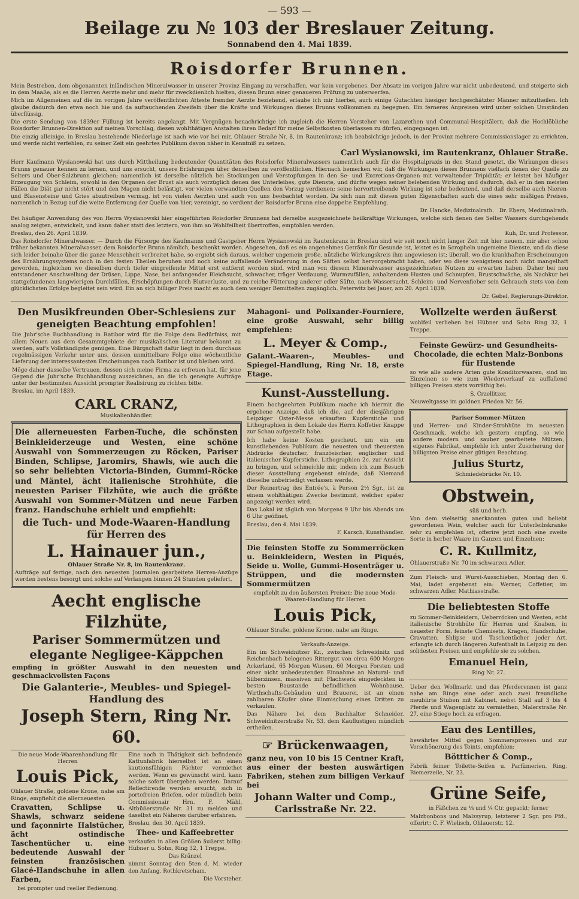— 593 —
Beilage zu № 103 der Breslauer Zeitung.
Sonnabend den 4. Mai 1839.
Roisdorfer Brunnen.
Mein Bestreben, dem obgenannten inländischen Mineralwasser in unserer Provinz Eingang zu verschaffen, war kein vergebenes. Der Absatz im vorigen Jahre war nicht unbedeutend, und steigerte sich in dem Maaße, als es die Herren Aerzte mehr und mehr für zweckdienlich hielten, diesen Brunn einer genaueren Prüfung zu unterwerfen.
Mich im Allgemeinen auf die im vorigen Jahre veröffentlichten Atteste fremder Aerzte beziehend, erlaube ich mir hierbei, auch einige Gutachten hiesiger hochgeschätzter Männer mitzutheilen. Ich glaube dadurch den etwa noch hie und da auftauchenden Zweifeln über die Kräfte und Wirkungen dieses Brunns vollkommen zu begegnen. Ein ferneres Anpreisen wird unter solchen Umständen überflüssig.
Die erste Sendung von 1839er Füllung ist bereits angelangt. Mit Vergnügen benachrichtige ich zugleich die Herren Vorsteher von Lazarethen und Communal-Hospitälern, daß die Hochlöbliche Roisdorfer Brunnen-Direktion auf meinen Vorschlag, diesen wohlthätigen Anstalten ihren Bedarf für meine Selbstkosten überlassen zu dürfen, eingegangen ist.
Die einzig alleinige, in Breslau bestehende Niederlage ist nach wie vor bei mir, Ohlauer Straße Nr. 8, im Rautenkranz; ich beabsichtige jedoch, in der Provinz mehrere Commissionslager zu errichten, und werde nicht verfehlen, zu seiner Zeit ein geehrtes Publikum davon näher in Kenntniß zu setzen.
Carl Wysianowski, im Rautenkranz, Ohlauer Straße.
Herr Kaufmann Wysianowski hat uns durch Mittheilung bedeutender Quantitäten des Roisdorfer Mineralwassers namentlich auch für die Hospitalpraxis in den Stand gesetzt, die Wirkungen dieses Brunns genauer kennen zu lernen, und uns ersucht, unsere Erfahrungen über denselben zu veröffentlichen. Hiernach bemerken wir, daß die Wirkungen dieses Brunnens vielfach denen der Quelle zu Selters und Ober-Salzbrunn gleichen; namentlich ist derselbe nützlich bei Stockungen und Verstopfungen in den Se- und Excretions-Organen mit vorwaltender Tripidität; er leistet bei häufiger Erzeugung von Schleim, sowohl in den Organen der Brust als auch vorzüglich denen des Unterleibes, gute Dienste, und dürfte wegen seiner belebenden Wirkung und dadurch, daß er in den meisten Fällen die Diät gar nicht stört und den Magen nicht belästigt, vor vielen verwandten Quellen den Vorzug verdienen; seine hervortreibende Wirkung ist sehr bedeutend, und daß derselbe auch Nieren- und Blasensteine und Gries abzutreiben vermag, ist von vielen Aerzten und auch von uns beobachtet worden. Da sich nun mit diesen guten Eigenschaften auch die eines sehr mäßigen Preises, namentlich in Bezug auf die weite Entfernung der Quelle von hier, vereinigt, so verdient der Roisdorfer Brunn eine doppelte Empfehlung.
Dr. Hancke, Medizinalrath. Dr. Ebers, Medizinalrath.
Bei häufiger Anwendung des von Herrn Wysianowski hier eingeführten Roisdorfer Brunnens hat derselbe ausgezeichnete heilkräftige Wirkungen, welche sich denen des Selter Wassers durchgehends analog zeigten, entwickelt, und kann daher statt des letztern, von ihm an Wohlfeilheit übertroffen, empfohlen werden.
Breslau, den 26. April 1839. Kuh, Dr. und Professor.
Das Roisdorfer Mineralwasser. — Durch die Fürsorge des Kaufmanns und Gastgeber Herrn Wysianowski im Rautenkranz in Breslau sind wir seit noch nicht langer Zeit mit hier neuem, mir aber schon früher bekannten Mineralwasser, dem Roisdorfer Brunn nämlich, beschenkt worden. Abgesehen, daß es ein angenehmes Getränk für Gesunde ist, leistet es in Scropheln ungemeine Dienste, und da diese sich leider beinahe über die ganze Menschheit verbreitet habe, so ergiebt sich daraus, welcher ungemein große, nützliche Wirkungskreis ihm angewiesen ist; überall, wo die krankhaften Erscheinungen des Ernährungssystems noch in den festen Theilen beruhen und noch keine auffallende Veränderung in den Säften selbst hervorgebracht haben, oder wo diese wenigstens noch nicht mangelhaft geworden, ingleichen wo dieselben durch tiefer eingreifende Mittel erst entfernt worden sind, wird man von diesem Mineralwasser ausgezeichneten Nutzen zu erwarten haben. Daher bei neu entstandener Anschwellung der Drüsen, Lippe, Nase, bei anfangender Bleichsucht, schwacher, träger Verdauung, Wurmzufällen, anhaltendem Husten und Schnupfen, Brustschwäche, als Nachkur bei stattgefundenen langwierigen Durchfällen, Erschöpfungen durch Blutverluste, und zu reiche Fütterung anderer edler Säfte, nach Wassersucht, Schleim- und Nervenfieber sein Gebrauch stets von dem glücklichsten Erfolge begleitet sein wird. Ein an sich billiger Preis macht es auch dem weniger Bemittelten zugänglich. Peterwitz bei Jauer, am 20. April 1839.
Dr. Gebel, Regierungs-Direktor.
Den Musikfreunden Ober-Schlesiens zur geneigten Beachtung empfohlen!
Die Juhr'sche Buchhandlung in Ratibor wird für die Folge dem Bedürfniss, mit allem Neuen aus dem Gesammtgebiete der musikalischen Literatur bekannt zu werden, auf's Vollständigste genügen. Eine Bürgschaft dafür liegt in dem durchaus regelmässigen Verkehr unter uns, dessen unmittelbare Folge eine wöchentliche Lieferung der interessantesten Erscheinungen nach Ratibor ist und bleiben wird.
Möge daher dasselbe Vertrauen, dessen sich meine Firma zu erfreuen hat, für jene Gegend die Juhr'sche Buchhandlung auszeichnen, an die ich geneigte Aufträge unter der bestimmten Aussicht prompter Realisirung zu richten bitte.
Breslau, im April 1839.
CARL CRANZ,
Musikalienhändler.
Die allerneuesten Farben-Tuche, die schönsten Beinkleiderzeuge und Westen, eine schöne Auswahl von Sommerzeugen zu Röcken, Pariser Binden, Schlipse, Jaromirs, Shawls, wie auch die so sehr beliebten Victoria-Binden, Gummi-Röcke und Mäntel, ächt italienische Strohhüte, die neuesten Pariser Filzhüte, wie auch die größte Auswahl von Sommer-Mützen und neue Farben franz. Handschuhe erhielt und empfiehlt:
die Tuch- und Mode-Waaren-Handlung für Herren des
L. Hainauer jun.,
Ohlauer Straße Nr. 8, im Rautenkranz.
Aufträge auf fertige, nach den neuesten Journalen gearbeitete Herren-Anzüge werden bestens besorgt und solche auf Verlangen binnen 24 Stunden geliefert.
Aecht englische Filzhüte,
Pariser Sommermützen und elegante Negligee-Käppchen
empfing in größter Auswahl in den neuesten und geschmackvollsten Façons
Die Galanterie-, Meubles- und Spiegel-Handlung des
Joseph Stern, Ring Nr. 60.
Die neue Mode-Waarenhandlung für Herren
Louis Pick,
Ohlauer Straße, goldene Krone, nahe am Ringe, empfiehlt die allerneuesten
Cravatten, Schlipse u. Shawls, schwarz seidene und façonnirte Halstücher, ächt ostindische Taschentücher u. eine bedeutende Auswahl der feinsten französischen Glacé-Handschuhe in allen Farben,
bei prompter und reeller Bedienung.
Eine noch in Thätigkeit sich befindende Kattunfabrik hierselbst ist an einen kautionsfähigen Pächter vermiethet werden. Wenn es gewünscht wird, kann solche sofort übergeben werden. Darauf Reflectirende werden ersucht, sich in portofreien Briefen, oder mündlich beim Commissionair Hrn. F. Mähl, Altbüßerstraße Nr. 31 zu melden und daselbst ein Näheres darüber erfahren.
Breslau, den 30. April 1839.
Thee- und Kaffeebretter
verkaufen in allen Größen äußerst billig: Hübner u. Sohn, Ring 32, 1 Treppe.
Das Kränzel
nimmt Sonntag den 5ten d. M. wieder den Anfang. Rothkretscham.
Die Vorsteher.
Mahagoni- und Polixander-Fourniere, eine große Auswahl, sehr billig empfehlen:
L. Meyer & Comp.,
Galant.-Waaren-, Meubles- und Spiegel-Handlung, Ring Nr. 18, erste Etage.
Kunst-Ausstellung.
Einem hochgeehrten Publikum mache ich hiermit die ergebene Anzeige, daß ich die, auf der diesjährigen Leipziger Oster-Messe erkauften Kupferstiche und Lithographien in dem Lokale des Herrn Koffetier Knappe zur Schau aufgestellt habe.
Ich habe keine Kosten gescheut, um ein em kunstliebenden Publikum die neuesten und theuersten Abdrücke deutscher, französischer, englischer und italienischer Kupferstiche, Lithographien 2c. zur Ansicht zu bringen, und schmeichle mir, indem ich zum Besuch dieser Ausstellung ergebenst einlade, daß Niemand dieselbe unbefriedigt verlassen werde.
Der Reinertrag des Entrée's, à Person 2½ Sgr., ist zu einem wohlthätigen Zwecke bestimmt, welcher später angezeigt werden wird.
Das Lokal ist täglich von Morgens 9 Uhr bis Abends um 6 Uhr geöffnet.
Breslau, den 4. Mai 1839.
F. Karsch, Kunsthändler.
Die feinsten Stoffe zu Sommerröcken u. Beinkleidern, Westen in Piqués, Seide u. Wolle, Gummi-Hosenträger u. Strüppen, und die modernsten Sommermützen
empfiehlt zu den äußersten Preisen: Die neue Mode-Waaren-Handlung für Herren
Louis Pick,
Ohlauer Straße, goldene Krone, nahe am Ringe.
Verkaufs-Anzeige.
Ein im Schweidnitzer Kr., zwischen Schweidnitz und Reichenbach belegenes Rittergut von circa 600 Morgen Ackerland, 65 Morgen Wiesen, 60 Morgen Forsten und einer nicht unbedeutenden Einnahme an Natural- und Silberzinsen, massiven mit Flachwerk eingedeckten in besten Baustande befindlichen Wohnhause, Wirthschafts-Gebäuden und Brauerei, ist an einen zahlbaren Käufer ohne Einmischung eines Dritten zu verkaufen.
Das Nähere bei dem Buchhalter Schneider, Schweidnitzerstraße Nr. 53, dem Kauflustigen mündlich ertheilen.
☞ Brückenwaagen,
ganz neu, von 10 bis 15 Centner Kraft, aus einer der besten auswärtigen Fabriken, stehen zum billigen Verkauf bei
Johann Walter und Comp., Carlsstraße Nr. 22.
Wollzelte werden äußerst
wohlfeil verliehen bei Hübner und Sohn Ring 32, 1 Treppe.
Feinste Gewürz- und Gesundheits-Chocolade, die echten Malz-Bonbons für Hustende
so wie alle andere Arten gute Konditorwaaren, sind im Einzelnen so wie zum Wiederverkauf zu auffallend billigen Preisen stets vorräthig bei:
S. Crzellitzer,
Neuweltgasse im goldnen Frieden Nr. 56.
Pariser Sommer-Mützen
und Herren- und Kinder-Strohhüte im neuesten Geschmack, welche ich gestern empfing, so wie andere modern und sauber gearbeitete Mützen, eigenes Fabrikat, empfehle ich unter Zusicherung der billigsten Preise einer gütigen Beachtung.
Julius Sturtz,
Schmiedebrücke Nr. 10.
Obstwein,
süß und herb.
Von dem vielseitig anerkannten guten und beliebt gewordenen Wein, welcher auch für Unterleibskranke sehr zu empfehlen ist, offerire jetzt noch eine zweite Sorte in herber Waare im Ganzen und Einzelnen:
C. R. Kullmitz,
Ohlauerstraße Nr. 70 im schwarzen Adler.
Zum Fleisch- und Wurst-Ausschieben, Montag den 6. Mai, ladet ergebenst ein: Werner, Coffetier, im schwarzen Adler, Mathiasstraße.
Die beliebtesten Stoffe
zu Sommer-Beinkleidern, Ueberröcken und Westen, echt italienische Strohhüte für Herren und Knaben, in neuester Form, feinste Chemisets, Kragen, Handschuhe, Cravatten, Shlipse und Taschentücher jeder Art, erlangte ich durch längeren Aufenthalt in Leipzig zu den solidesten Preisen und empfehle sie zu solchen.
Emanuel Hein,
Ring Nr. 27.
Ueber den Wollmarkt und das Pferderennen ist ganz nahe am Ringe eine oder auch zwei freundliche meublirte Stuben mit Kabinet, nebst Stall auf 3 bis 4 Pferde und Wagenplatz zu vermiethen, Malerstraße Nr. 27, eine Stiege hoch zu erfragen.
Eau des Lentilles,
bewährtes Mittel gegen Sommersprossen und zur Verschönerung des Teints, empfehlen:
Böttticher & Comp.,
Fabrik feiner Toilette-Seifen u. Parfümerien, Ring, Riemerzeile, Nr. 23.
Grüne Seife,
in Fäßchen zu ⅛ und ¼ Ctr. gepackt; ferner
Malzbonbons und Malzsyrup, letzterer 2 Sgr. pro Pfd., offerirt: C. F. Wielisch, Ohlauerstr. 12.